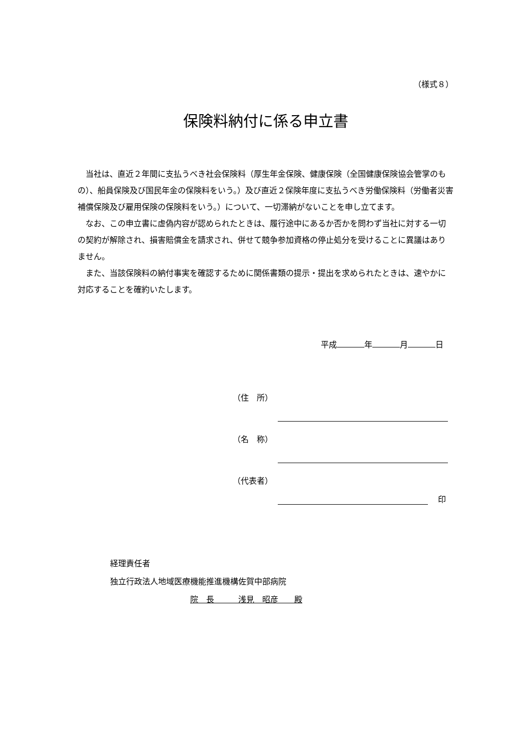（様式８）
保険料納付に係る申立書
当社は、直近２年間に支払うべき社会保険料（厚生年金保険、健康保険（全国健康保険協会管掌のもの）、船員保険及び国民年金の保険料をいう。）及び直近２保険年度に支払うべき労働保険料（労働者災害補償保険及び雇用保険の保険料をいう。）について、一切滞納がないことを申し立てます。
なお、この申立書に虚偽内容が認められたときは、履行途中にあるか否かを問わず当社に対する一切の契約が解除され、損害賠償金を請求され、併せて競争参加資格の停止処分を受けることに異議はありません。
また、当該保険料の納付事実を確認するために関係書類の提示・提出を求められたときは、速やかに対応することを確約いたします。
平成 年 月 日
（住　所）
（名　称）
（代表者）
印
経理責任者
独立行政法人地域医療機能推進機構佐賀中部病院
院　長　　　浅見　昭彦　　殿